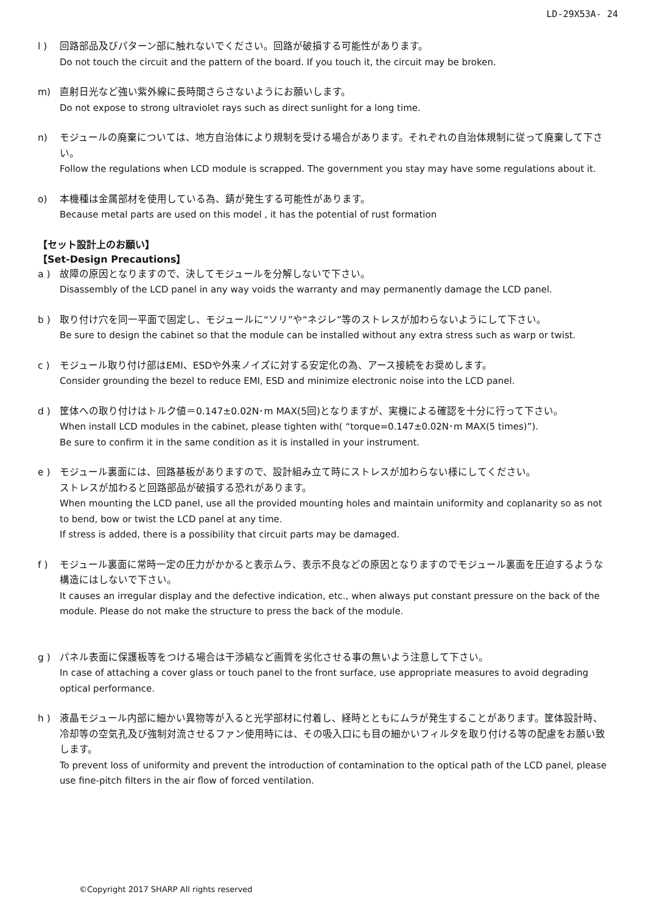LD-29X53A- 24
l ) 回路部品及びパターン部に触れないでください。回路が破損する可能性があります。
Do not touch the circuit and the pattern of the board. If you touch it, the circuit may be broken.
m) 直射日光など強い紫外線に長時間さらさないようにお願いします。
Do not expose to strong ultraviolet rays such as direct sunlight for a long time.
n) モジュールの廃棄については、地方自治体により規制を受ける場合があります。それぞれの自治体規制に従って廃棄して下さい。
Follow the regulations when LCD module is scrapped. The government you stay may have some regulations about it.
o) 本機種は金属部材を使用している為、錆が発生する可能性があります。
Because metal parts are used on this model , it has the potential of rust formation
【セット設計上のお願い】
【Set-Design Precautions】
a ) 故障の原因となりますので、決してモジュールを分解しないで下さい。
Disassembly of the LCD panel in any way voids the warranty and may permanently damage the LCD panel.
b ) 取り付け穴を同一平面で固定し、モジュールに“ソリ”や“ネジレ”等のストレスが加わらないようにして下さい。
Be sure to design the cabinet so that the module can be installed without any extra stress such as warp or twist.
c ) モジュール取り付け部はEMI、ESDや外来ノイズに対する安定化の為、アース接続をお奨めします。
Consider grounding the bezel to reduce EMI, ESD and minimize electronic noise into the LCD panel.
d ) 筐体への取り付けはトルク値＝0.147±0.02N･m MAX(5回)となりますが、実機による確認を十分に行って下さい。
When install LCD modules in the cabinet, please tighten with( “torque=0.147±0.02N･m MAX(5 times)”).
Be sure to confirm it in the same condition as it is installed in your instrument.
e ) モジュール裏面には、回路基板がありますので、設計組み立て時にストレスが加わらない様にしてください。
ストレスが加わると回路部品が破損する恐れがあります。
When mounting the LCD panel, use all the provided mounting holes and maintain uniformity and coplanarity so as not to bend, bow or twist the LCD panel at any time.
If stress is added, there is a possibility that circuit parts may be damaged.
f ) モジュール裏面に常時一定の圧力がかかると表示ムラ、表示不良などの原因となりますのでモジュール裏面を圧迫するような構造にはしないで下さい。
It causes an irregular display and the defective indication, etc., when always put constant pressure on the back of the module. Please do not make the structure to press the back of the module.
g ) パネル表面に保護板等をつける場合は干渉縞など画質を劣化させる事の無いよう注意して下さい。
In case of attaching a cover glass or touch panel to the front surface, use appropriate measures to avoid degrading optical performance.
h ) 液晶モジュール内部に細かい異物等が入ると光学部材に付着し、経時とともにムラが発生することがあります。筐体設計時、冷却等の空気孔及び強制対流させるファン使用時には、その吸入口にも目の細かいフィルタを取り付ける等の配慮をお願い致します。
To prevent loss of uniformity and prevent the introduction of contamination to the optical path of the LCD panel, please use fine-pitch filters in the air flow of forced ventilation.
©Copyright 2017 SHARP All rights reserved